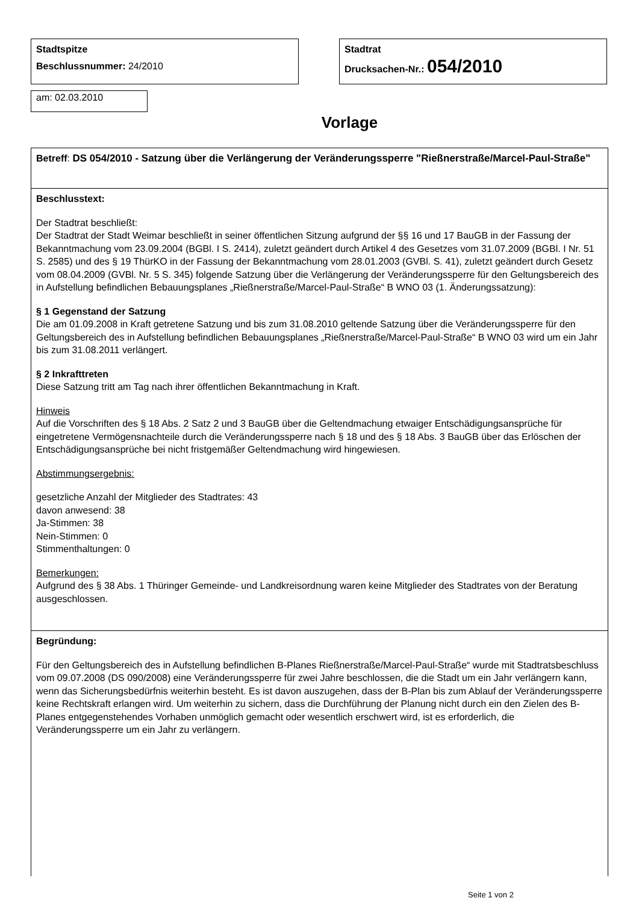Stadtspitze
Beschlussnummer: 24/2010
Stadtrat
Drucksachen-Nr.: 054/2010
am: 02.03.2010
Vorlage
Betreff: DS 054/2010 - Satzung über die Verlängerung der Veränderungssperre "Rießnerstraße/Marcel-Paul-Straße"
Beschlusstext:
Der Stadtrat beschließt:
Der Stadtrat der Stadt Weimar beschließt in seiner öffentlichen Sitzung aufgrund der §§ 16 und 17 BauGB in der Fassung der Bekanntmachung vom 23.09.2004 (BGBl. I S. 2414), zuletzt geändert durch Artikel 4 des Gesetzes vom 31.07.2009 (BGBl. I Nr. 51 S. 2585) und des § 19 ThürKO in der Fassung der Bekanntmachung vom 28.01.2003 (GVBl. S. 41), zuletzt geändert durch Gesetz vom 08.04.2009 (GVBl. Nr. 5 S. 345) folgende Satzung über die Verlängerung der Veränderungssperre für den Geltungsbereich des in Aufstellung befindlichen Bebauungsplanes „Rießnerstraße/Marcel-Paul-Straße“ B WNO 03 (1. Änderungssatzung):
§ 1 Gegenstand der Satzung
Die am 01.09.2008 in Kraft getretene Satzung und bis zum 31.08.2010 geltende Satzung über die Veränderungssperre für den Geltungsbereich des in Aufstellung befindlichen Bebauungsplanes „Rießnerstraße/Marcel-Paul-Straße“ B WNO 03 wird um ein Jahr bis zum 31.08.2011 verlängert.
§ 2 Inkrafttreten
Diese Satzung tritt am Tag nach ihrer öffentlichen Bekanntmachung in Kraft.
Hinweis
Auf die Vorschriften des § 18 Abs. 2 Satz 2 und 3 BauGB über die Geltendmachung etwaiger Entschädigungsansprüche für eingetretene Vermögensnachteile durch die Veränderungssperre nach § 18 und des § 18 Abs. 3 BauGB über das Erlöschen der Entschädigungsansprüche bei nicht fristgemäßer Geltendmachung wird hingewiesen.
Abstimmungsergebnis:
gesetzliche Anzahl der Mitglieder des Stadtrates: 43
davon anwesend: 38
Ja-Stimmen: 38
Nein-Stimmen: 0
Stimmenthaltungen: 0
Bemerkungen:
Aufgrund des § 38 Abs. 1 Thüringer Gemeinde- und Landkreisordnung waren keine Mitglieder des Stadtrates von der Beratung ausgeschlossen.
Begründung:
Für den Geltungsbereich des in Aufstellung befindlichen B-Planes Rießnerstraße/Marcel-Paul-Straße“ wurde mit Stadtratsbeschluss vom 09.07.2008 (DS 090/2008) eine Veränderungssperre für zwei Jahre beschlossen, die die Stadt um ein Jahr verlängern kann, wenn das Sicherungsbedürfnis weiterhin besteht. Es ist davon auszugehen, dass der B-Plan bis zum Ablauf der Veränderungssperre keine Rechtskraft erlangen wird. Um weiterhin zu sichern, dass die Durchführung der Planung nicht durch ein den Zielen des B-Planes entgegenstehendes Vorhaben unmöglich gemacht oder wesentlich erschwert wird, ist es erforderlich, die Veränderungssperre um ein Jahr zu verlängern.
Seite 1 von 2